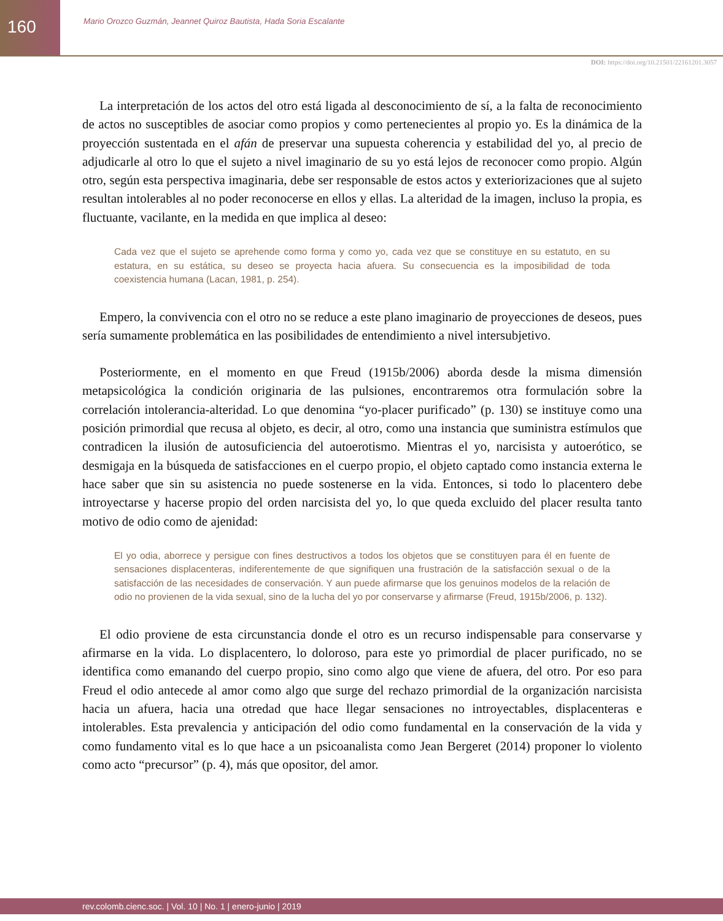160
Mario Orozco Guzmán, Jeannet Quiroz Bautista, Hada Soria Escalante
DOI: https://doi.org/10.21501/22161201.3057
La interpretación de los actos del otro está ligada al desconocimiento de sí, a la falta de reconocimiento de actos no susceptibles de asociar como propios y como pertenecientes al propio yo. Es la dinámica de la proyección sustentada en el afán de preservar una supuesta coherencia y estabilidad del yo, al precio de adjudicarle al otro lo que el sujeto a nivel imaginario de su yo está lejos de reconocer como propio. Algún otro, según esta perspectiva imaginaria, debe ser responsable de estos actos y exteriorizaciones que al sujeto resultan intolerables al no poder reconocerse en ellos y ellas. La alteridad de la imagen, incluso la propia, es fluctuante, vacilante, en la medida en que implica al deseo:
Cada vez que el sujeto se aprehende como forma y como yo, cada vez que se constituye en su estatuto, en su estatura, en su estática, su deseo se proyecta hacia afuera. Su consecuencia es la imposibilidad de toda coexistencia humana (Lacan, 1981, p. 254).
Empero, la convivencia con el otro no se reduce a este plano imaginario de proyecciones de deseos, pues sería sumamente problemática en las posibilidades de entendimiento a nivel intersubjetivo.
Posteriormente, en el momento en que Freud (1915b/2006) aborda desde la misma dimensión metapsicológica la condición originaria de las pulsiones, encontraremos otra formulación sobre la correlación intolerancia-alteridad. Lo que denomina “yo-placer purificado” (p. 130) se instituye como una posición primordial que recusa al objeto, es decir, al otro, como una instancia que suministra estímulos que contradicen la ilusión de autosuficiencia del autoerotismo. Mientras el yo, narcisista y autoerótico, se desmigaja en la búsqueda de satisfacciones en el cuerpo propio, el objeto captado como instancia externa le hace saber que sin su asistencia no puede sostenerse en la vida. Entonces, si todo lo placentero debe introyectarse y hacerse propio del orden narcisista del yo, lo que queda excluido del placer resulta tanto motivo de odio como de ajenidad:
El yo odia, aborrece y persigue con fines destructivos a todos los objetos que se constituyen para él en fuente de sensaciones displacenteras, indiferentemente de que signifiquen una frustración de la satisfacción sexual o de la satisfacción de las necesidades de conservación. Y aun puede afirmarse que los genuinos modelos de la relación de odio no provienen de la vida sexual, sino de la lucha del yo por conservarse y afirmarse (Freud, 1915b/2006, p. 132).
El odio proviene de esta circunstancia donde el otro es un recurso indispensable para conservarse y afirmarse en la vida. Lo displacentero, lo doloroso, para este yo primordial de placer purificado, no se identifica como emanando del cuerpo propio, sino como algo que viene de afuera, del otro. Por eso para Freud el odio antecede al amor como algo que surge del rechazo primordial de la organización narcisista hacia un afuera, hacia una otredad que hace llegar sensaciones no introyectables, displacenteras e intolerables. Esta prevalencia y anticipación del odio como fundamental en la conservación de la vida y como fundamento vital es lo que hace a un psicoanalista como Jean Bergeret (2014) proponer lo violento como acto “precursor” (p. 4), más que opositor, del amor.
rev.colomb.cienc.soc. | Vol. 10 | No. 1 | enero-junio | 2019